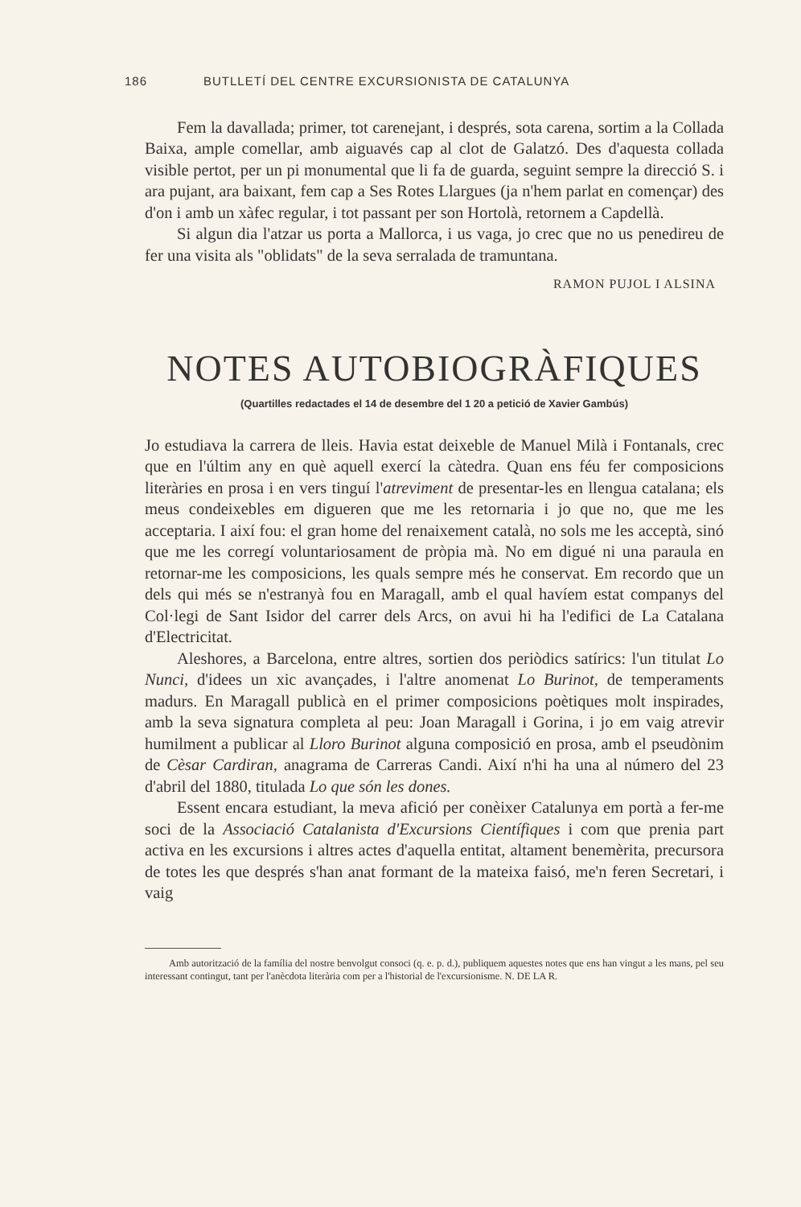186 BUTLLETÍ DEL CENTRE EXCURSIONISTA DE CATALUNYA
Fem la davallada; primer, tot carenejant, i després, sota carena, sortim a la Collada Baixa, ample comellar, amb aiguavés cap al clot de Galatzó. Des d'aquesta collada visible pertot, per un pi monumental que li fa de guarda, seguint sempre la direcció S. i ara pujant, ara baixant, fem cap a Ses Rotes Llargues (ja n'hem parlat en començar) des d'on i amb un xàfec regular, i tot passant per son Hortolà, retornem a Capdellà.
Si algun dia l'atzar us porta a Mallorca, i us vaga, jo crec que no us penedireu de fer una visita als "oblidats" de la seva serralada de tramuntana.
RAMON PUJOL I ALSINA
NOTES AUTOBIOGRÀFIQUES
(Quartilles redactades el 14 de desembre del 1 20 a petició de Xavier Gambús)
Jo estudiava la carrera de lleis. Havia estat deixeble de Manuel Milà i Fontanals, crec que en l'últim any en què aquell exercí la càtedra. Quan ens féu fer composicions literàries en prosa i en vers tinguí l'atreviment de presentar-les en llengua catalana; els meus condeixebles em digueren que me les retornaria i jo que no, que me les acceptaria. I així fou: el gran home del renaixement català, no sols me les acceptà, sinó que me les corregí voluntariosament de pròpia mà. No em digué ni una paraula en retornar-me les composicions, les quals sempre més he conservat. Em recordo que un dels qui més se n'estranyà fou en Maragall, amb el qual havíem estat companys del Col·legi de Sant Isidor del carrer dels Arcs, on avui hi ha l'edifici de La Catalana d'Electricitat.
Aleshores, a Barcelona, entre altres, sortien dos periòdics satírics: l'un titulat Lo Nunci, d'idees un xic avançades, i l'altre anomenat Lo Burinot, de temperaments madurs. En Maragall publicà en el primer composicions poètiques molt inspirades, amb la seva signatura completa al peu: Joan Maragall i Gorina, i jo em vaig atrevir humilment a publicar al Lloro Burinot alguna composició en prosa, amb el pseudònim de Cèsar Cardiran, anagrama de Carreras Candi. Així n'hi ha una al número del 23 d'abril del 1880, titulada Lo que són les dones.
Essent encara estudiant, la meva afició per conèixer Catalunya em portà a fer-me soci de la Associació Catalanista d'Excursions Científiques i com que prenia part activa en les excursions i altres actes d'aquella entitat, altament benemèrita, precursora de totes les que després s'han anat formant de la mateixa faisó, me'n feren Secretari, i vaig
Amb autorització de la família del nostre benvolgut consoci (q. e. p. d.), publiquem aquestes notes que ens han vingut a les mans, pel seu interessant contingut, tant per l'anècdota literària com per a l'historial de l'excursionisme. N. DE LA R.